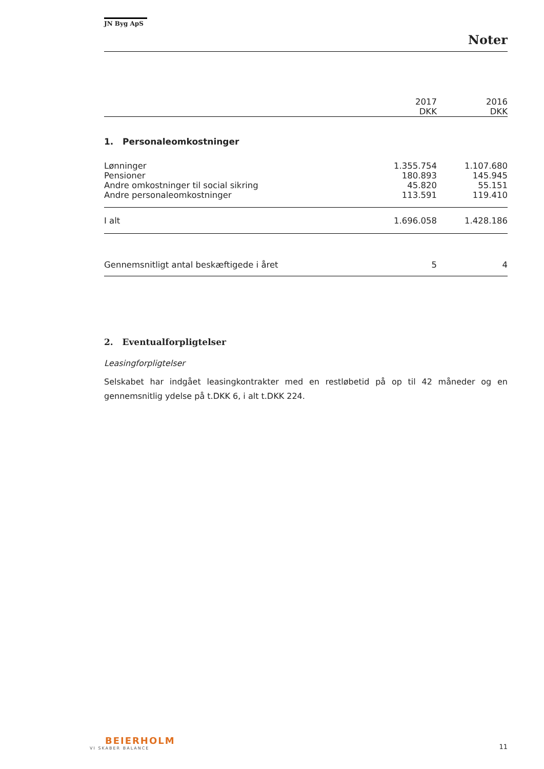JN Byg ApS
Noter
| | 2017 DKK | 2016 DKK |
| --- | --- | --- |
| 1. Personaleomkostninger | | |
| Lønninger | 1.355.754 | 1.107.680 |
| Pensioner | 180.893 | 145.945 |
| Andre omkostninger til social sikring | 45.820 | 55.151 |
| Andre personaleomkostninger | 113.591 | 119.410 |
| I alt | 1.696.058 | 1.428.186 |
| Gennemsnitligt antal beskæftigede i året | 5 | 4 |
2. Eventualforpligtelser
Leasingforpligtelser
Selskabet har indgået leasingkontrakter med en restløbetid på op til 42 måneder og en gennemsnitlig ydelse på t.DKK 6, i alt t.DKK 224.
BEIERHOLM
VI SKABER BALANCE
11